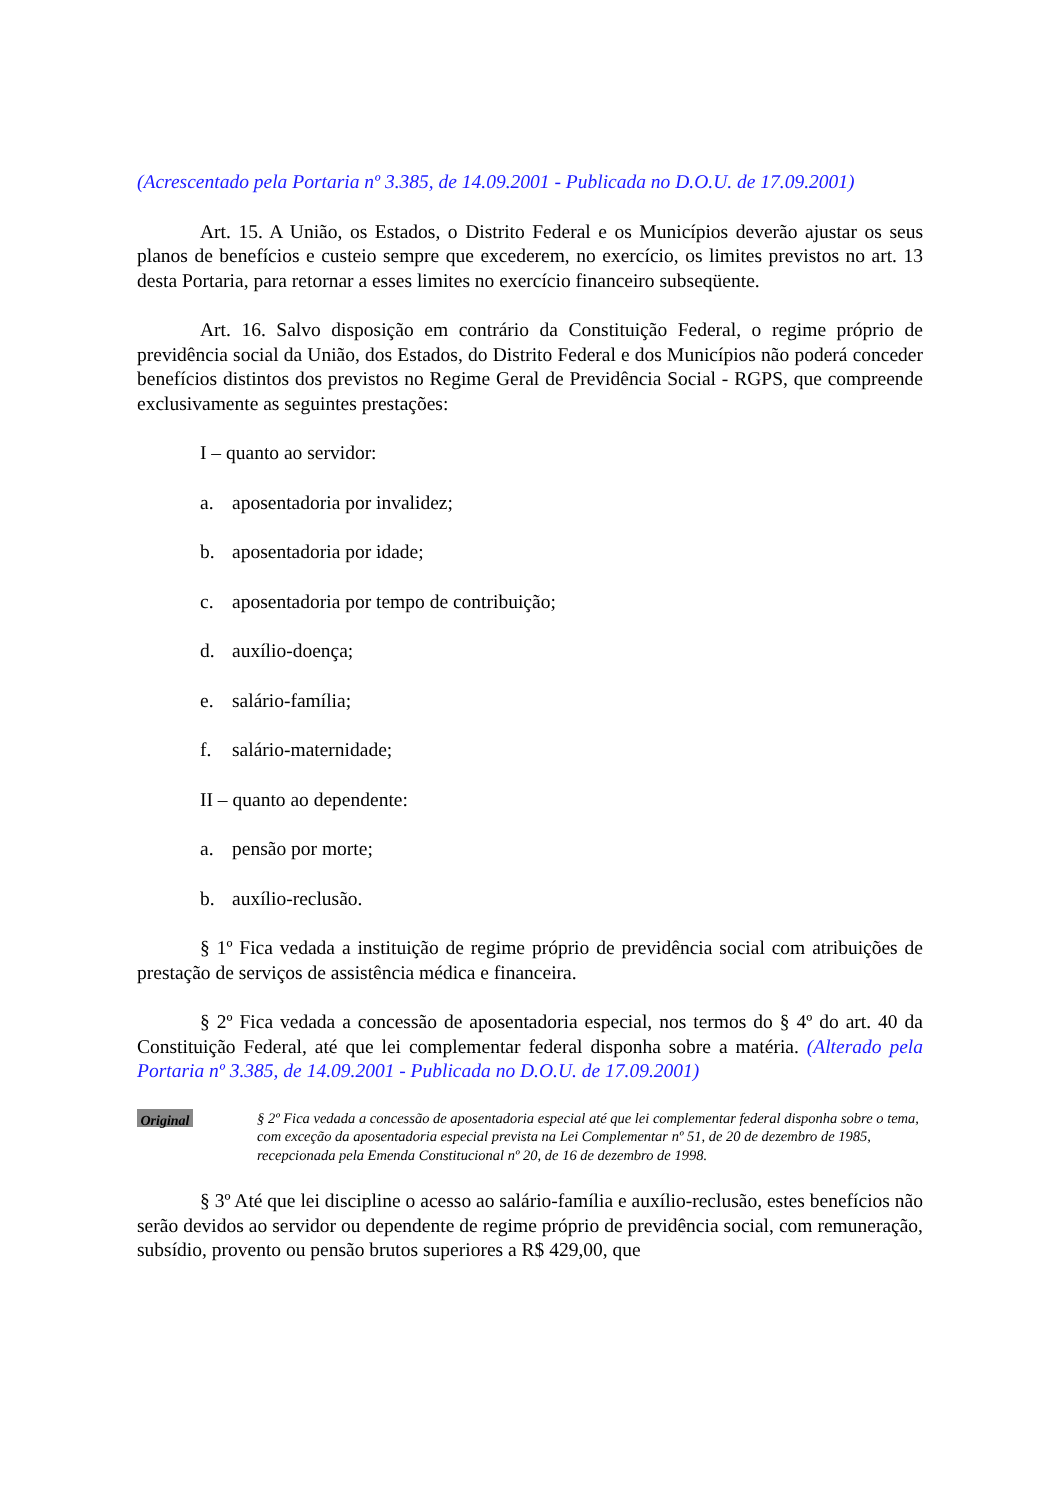(Acrescentado pela Portaria nº 3.385, de 14.09.2001 - Publicada no D.O.U. de 17.09.2001)
Art. 15. A União, os Estados, o Distrito Federal e os Municípios deverão ajustar os seus planos de benefícios e custeio sempre que excederem, no exercício, os limites previstos no art. 13 desta Portaria, para retornar a esses limites no exercício financeiro subseqüente.
Art. 16. Salvo disposição em contrário da Constituição Federal, o regime próprio de previdência social da União, dos Estados, do Distrito Federal e dos Municípios não poderá conceder benefícios distintos dos previstos no Regime Geral de Previdência Social - RGPS, que compreende exclusivamente as seguintes prestações:
I – quanto ao servidor:
a. aposentadoria por invalidez;
b. aposentadoria por idade;
c. aposentadoria por tempo de contribuição;
d. auxílio-doença;
e. salário-família;
f. salário-maternidade;
II – quanto ao dependente:
a. pensão por morte;
b. auxílio-reclusão.
§ 1º Fica vedada a instituição de regime próprio de previdência social com atribuições de prestação de serviços de assistência médica e financeira.
§ 2º Fica vedada a concessão de aposentadoria especial, nos termos do § 4º do art. 40 da Constituição Federal, até que lei complementar federal disponha sobre a matéria. (Alterado pela Portaria nº 3.385, de 14.09.2001 - Publicada no D.O.U. de 17.09.2001)
Original
§ 2º Fica vedada a concessão de aposentadoria especial até que lei complementar federal disponha sobre o tema, com exceção da aposentadoria especial prevista na Lei Complementar nº 51, de 20 de dezembro de 1985, recepcionada pela Emenda Constitucional nº 20, de 16 de dezembro de 1998.
§ 3º Até que lei discipline o acesso ao salário-família e auxílio-reclusão, estes benefícios não serão devidos ao servidor ou dependente de regime próprio de previdência social, com remuneração, subsídio, provento ou pensão brutos superiores a R$ 429,00, que